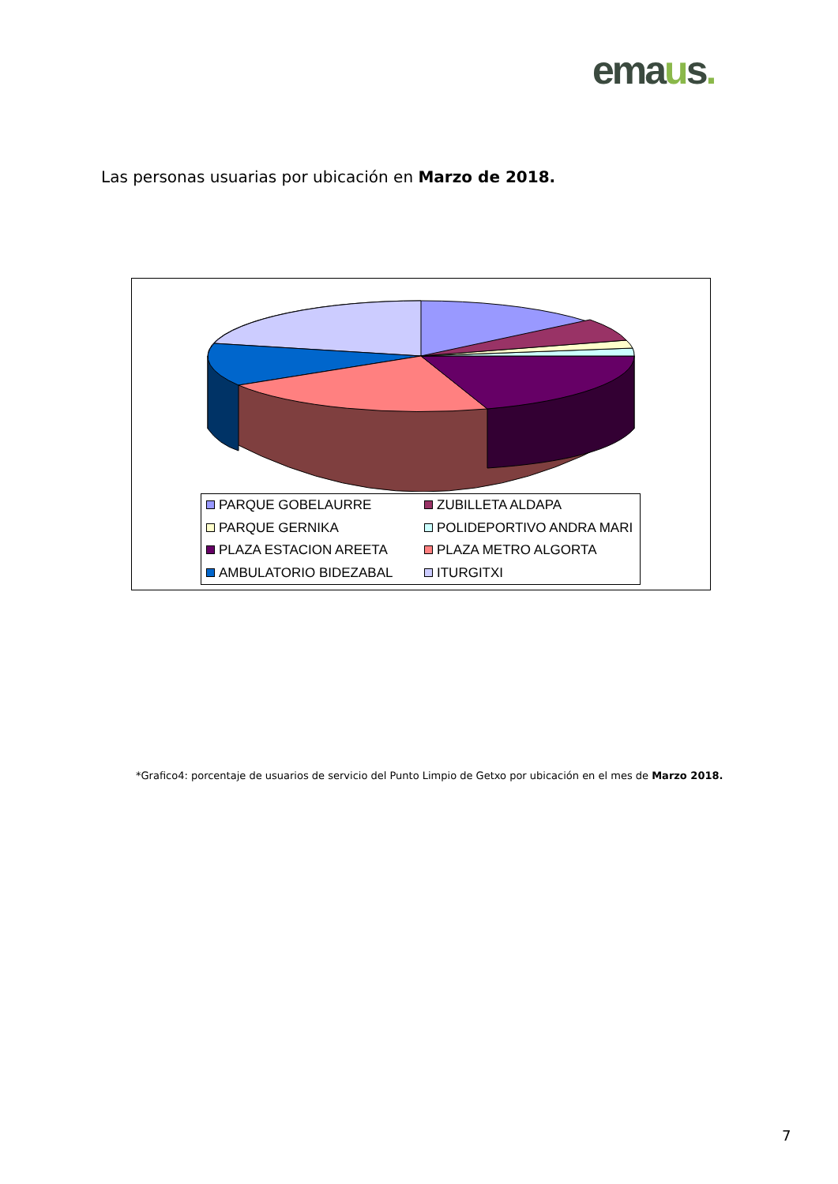emaus.
Las personas usuarias por ubicación en Marzo de 2018.
PARQUE GOBELAURRE
ZUBILLETA ALDAPA
PARQUE GERNIKA
POLIDEPORTIVO ANDRA MARI
PLAZA ESTACION AREETA
PLAZA METRO ALGORTA
AMBULATORIO BIDEZABAL
ITURGITXI
*Grafico4: porcentaje de usuarios de servicio del Punto Limpio de Getxo por ubicación en el mes de Marzo 2018.
7